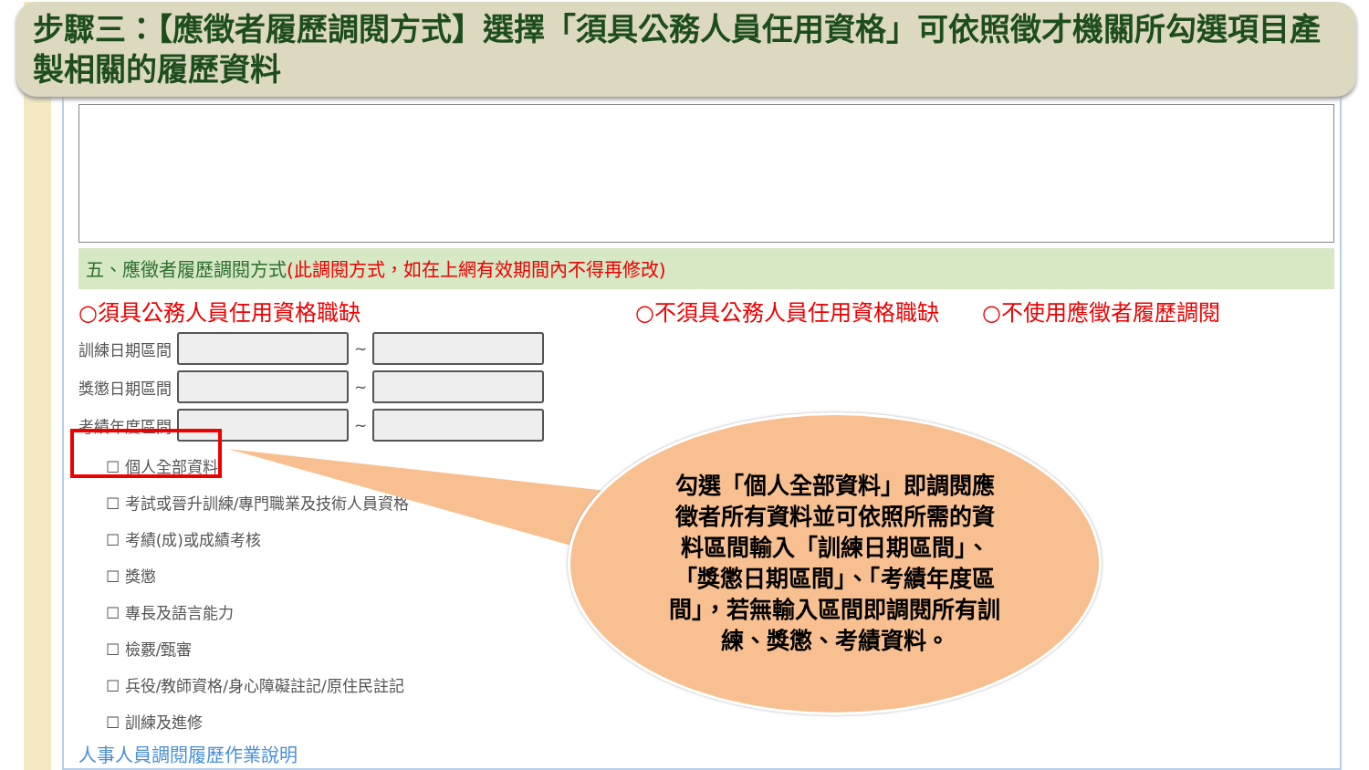步驟三：【應徵者履歷調閱方式】選擇「須具公務人員任用資格」可依照徵才機關所勾選項目產製相關的履歷資料
五、應徵者履歷調閱方式(此調閱方式，如在上網有效期間內不得再修改)
○須具公務人員任用資格職缺 ○不須具公務人員任用資格職缺 ○不使用應徵者履歷調閱
訓練日期區間
~
獎懲日期區間
~
考績年度區間
~
☐ 個人全部資料
☐ 考試或晉升訓練/專門職業及技術人員資格
☐ 考績(成)或成績考核
☐ 獎懲
☐ 專長及語言能力
☐ 檢覈/甄審
☐ 兵役/教師資格/身心障礙註記/原住民註記
☐ 訓練及進修
人事人員調閱履歷作業說明
勾選「個人全部資料」即調閱應徵者所有資料並可依照所需的資料區間輸入「訓練日期區間」、「獎懲日期區間」、「考績年度區間」，若無輸入區間即調閱所有訓練、獎懲、考績資料。